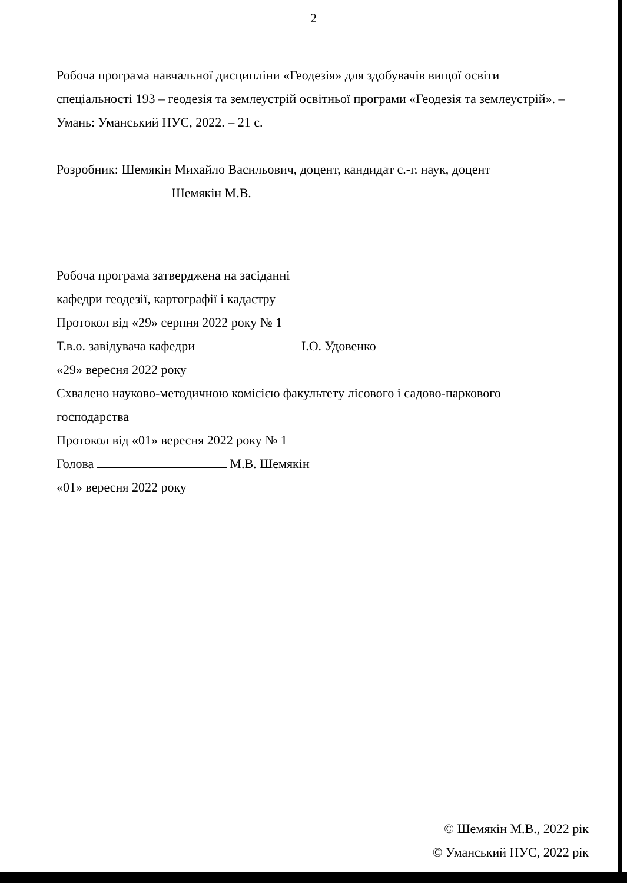2
Робоча програма навчальної дисципліни «Геодезія» для здобувачів вищої освіти спеціальності 193 – геодезія та землеустрій освітньої програми «Геодезія та землеустрій». – Умань: Уманський НУС, 2022. – 21 с.
Розробник: Шемякін Михайло Васильович, доцент, кандидат с.-г. наук, доцент
Шемякін М.В.
Робоча програма затверджена на засіданні
кафедри геодезії, картографії і кадастру
Протокол від «29» серпня 2022 року № 1
Т.в.о. завідувача кафедри І.О. Удовенко
«29» вересня 2022 року
Схвалено науково-методичною комісією факультету лісового і садово-паркового господарства
Протокол від «01» вересня 2022 року № 1
Голова М.В. Шемякін
«01» вересня 2022 року
© Шемякін М.В., 2022 рік
© Уманський НУС, 2022 рік